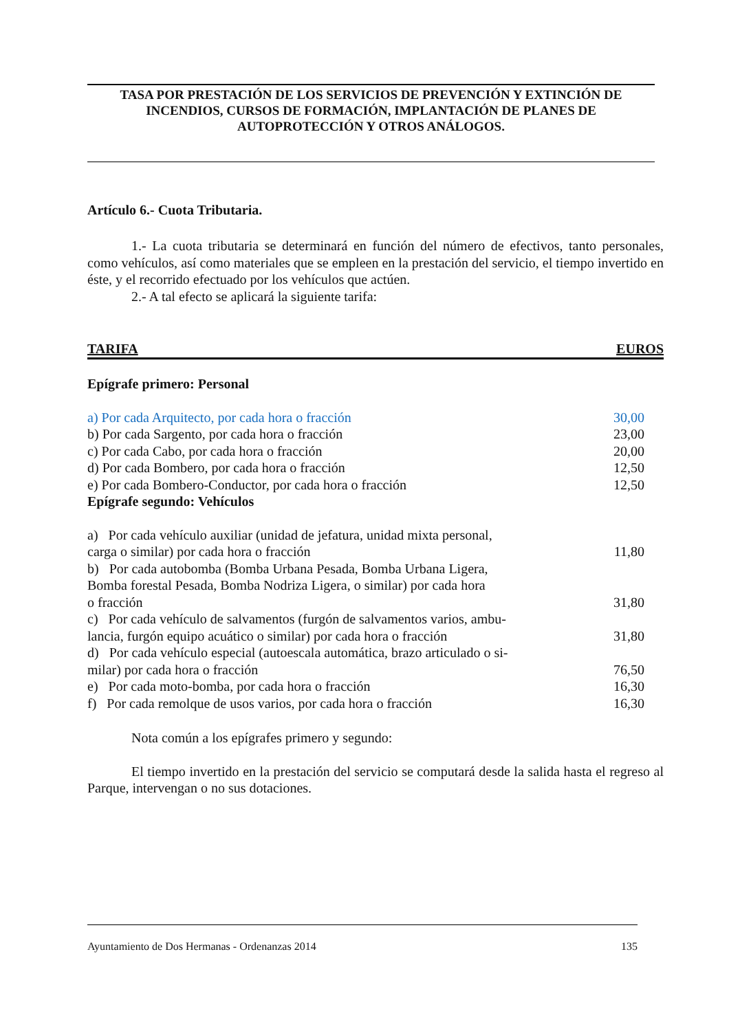TASA POR PRESTACIÓN DE LOS SERVICIOS DE PREVENCIÓN Y EXTINCIÓN DE INCENDIOS, CURSOS DE FORMACIÓN, IMPLANTACIÓN DE PLANES DE AUTOPROTECCIÓN Y OTROS ANÁLOGOS.
Artículo 6.- Cuota Tributaria.
1.- La cuota tributaria se determinará en función del número de efectivos, tanto personales, como vehículos, así como materiales que se empleen en la prestación del servicio, el tiempo invertido en éste, y el recorrido efectuado por los vehículos que actúen.
2.- A tal efecto se aplicará la siguiente tarifa:
| TARIFA | EUROS |
| Epígrafe primero: Personal | |
| a) Por cada Arquitecto, por cada hora o fracción | 30,00 |
| b) Por cada Sargento, por cada hora o fracción | 23,00 |
| c) Por cada Cabo, por cada hora o fracción | 20,00 |
| d) Por cada Bombero, por cada hora o fracción | 12,50 |
| e) Por cada Bombero-Conductor, por cada hora o fracción | 12,50 |
| Epígrafe segundo: Vehículos | |
| a) Por cada vehículo auxiliar (unidad de jefatura, unidad mixta personal, carga o similar) por cada hora o fracción | 11,80 |
| b) Por cada autobomba (Bomba Urbana Pesada, Bomba Urbana Ligera, Bomba forestal Pesada, Bomba Nodriza Ligera, o similar) por cada hora o fracción | 31,80 |
| c) Por cada vehículo de salvamentos (furgón de salvamentos varios, ambu- lancia, furgón equipo acuático o similar) por cada hora o fracción | 31,80 |
| d) Por cada vehículo especial (autoescala automática, brazo articulado o si- milar) por cada hora o fracción | 76,50 |
| e) Por cada moto-bomba, por cada hora o fracción | 16,30 |
| f) Por cada remolque de usos varios, por cada hora o fracción | 16,30 |
Nota común a los epígrafes primero y segundo:
El tiempo invertido en la prestación del servicio se computará desde la salida hasta el regreso al Parque, intervengan o no sus dotaciones.
Ayuntamiento de Dos Hermanas - Ordenanzas 2014 135